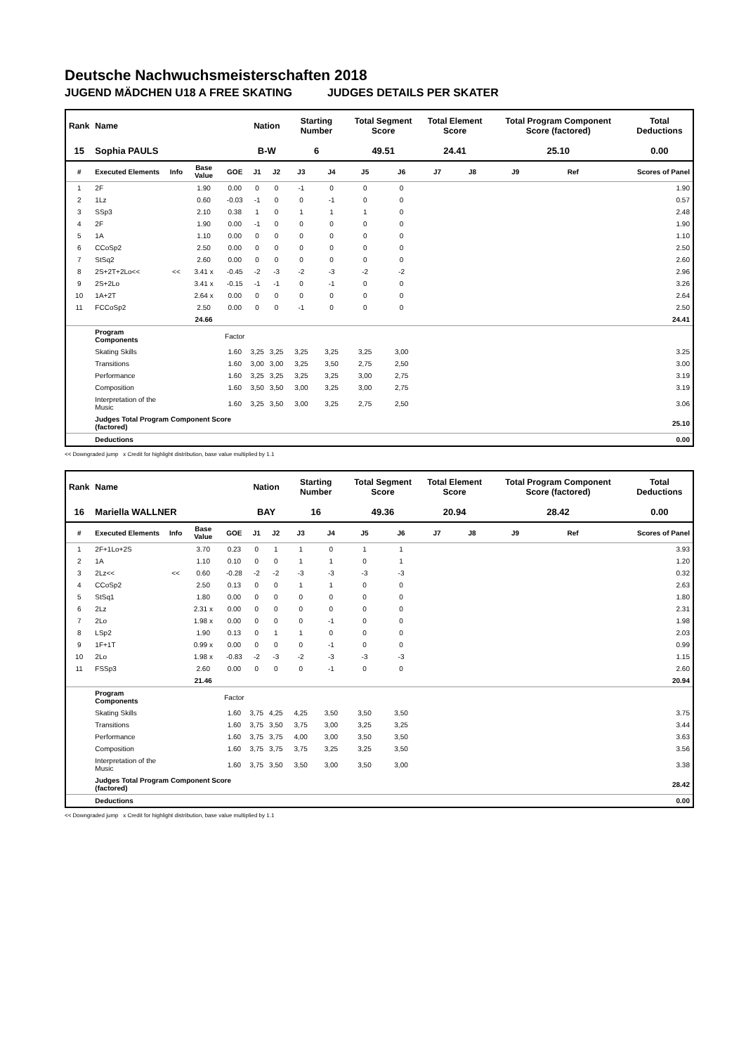Deutsche Nachwuchsmeisterschaften 2018
JUGEND MÄDCHEN U18 A FREE SKATING JUDGES DETAILS PER SKATER
| Rank | Name | | | | Nation | | Starting Number | | Total Segment Score | | Total Element Score | | Total Program Component Score (factored) | | | Total Deductions |
| --- | --- | --- | --- | --- | --- | --- | --- | --- | --- | --- | --- | --- | --- | --- | --- | --- |
| 15 | Sophia PAULS | | | | B-W | | 6 | | 49.51 | | 24.41 | | 25.10 | | | 0.00 |
| # | Executed Elements | Info | Base Value | GOE | J1 | J2 | J3 | J4 | J5 | J6 | J7 | J8 | J9 | Ref | | Scores of Panel |
| 1 | 2F | | 1.90 | 0.00 | 0 | 0 | -1 | 0 | 0 | 0 | | | | | | 1.90 |
| 2 | 1Lz | | 0.60 | -0.03 | -1 | 0 | 0 | -1 | 0 | 0 | | | | | | 0.57 |
| 3 | SSp3 | | 2.10 | 0.38 | 1 | 0 | 1 | 1 | 1 | 0 | | | | | | 2.48 |
| 4 | 2F | | 1.90 | 0.00 | -1 | 0 | 0 | 0 | 0 | 0 | | | | | | 1.90 |
| 5 | 1A | | 1.10 | 0.00 | 0 | 0 | 0 | 0 | 0 | 0 | | | | | | 1.10 |
| 6 | CCoSp2 | | 2.50 | 0.00 | 0 | 0 | 0 | 0 | 0 | 0 | | | | | | 2.50 |
| 7 | StSq2 | | 2.60 | 0.00 | 0 | 0 | 0 | 0 | 0 | 0 | | | | | | 2.60 |
| 8 | 2S+2T+2Lo<< | << | 3.41 x | -0.45 | -2 | -3 | -2 | -3 | -2 | -2 | | | | | | 2.96 |
| 9 | 2S+2Lo | | 3.41 x | -0.15 | -1 | -1 | 0 | -1 | 0 | 0 | | | | | | 3.26 |
| 10 | 1A+2T | | 2.64 x | 0.00 | 0 | 0 | 0 | 0 | 0 | 0 | | | | | | 2.64 |
| 11 | FCCoSp2 | | 2.50 | 0.00 | 0 | 0 | -1 | 0 | 0 | 0 | | | | | | 2.50 |
| | | | 24.66 | | | | | | | | | | | | | 24.41 |
| | Program Components | | | Factor | | | | | | | | | | | | |
| | Skating Skills | | | 1.60 | 3,25 | 3,25 | 3,25 | 3,25 | 3,25 | 3,00 | | | | | | 3.25 |
| | Transitions | | | 1.60 | 3,00 | 3,00 | 3,25 | 3,50 | 2,75 | 2,50 | | | | | | 3.00 |
| | Performance | | | 1.60 | 3,25 | 3,25 | 3,25 | 3,25 | 3,00 | 2,75 | | | | | | 3.19 |
| | Composition | | | 1.60 | 3,50 | 3,50 | 3,00 | 3,25 | 3,00 | 2,75 | | | | | | 3.19 |
| | Interpretation of the Music | | | 1.60 | 3,25 | 3,50 | 3,00 | 3,25 | 2,75 | 2,50 | | | | | | 3.06 |
| | Judges Total Program Component Score (factored) | | | | | | | | | | | | | | | 25.10 |
| | Deductions | | | | | | | | | | | | | | | 0.00 |
<< Downgraded jump x Credit for highlight distribution, base value multiplied by 1.1
| Rank | Name | | | | Nation | | Starting Number | | Total Segment Score | | Total Element Score | | Total Program Component Score (factored) | | | Total Deductions |
| --- | --- | --- | --- | --- | --- | --- | --- | --- | --- | --- | --- | --- | --- | --- | --- | --- |
| 16 | Mariella WALLNER | | | | BAY | | 16 | | 49.36 | | 20.94 | | 28.42 | | | 0.00 |
| # | Executed Elements | Info | Base Value | GOE | J1 | J2 | J3 | J4 | J5 | J6 | J7 | J8 | J9 | Ref | | Scores of Panel |
| 1 | 2F+1Lo+2S | | 3.70 | 0.23 | 0 | 1 | 1 | 0 | 1 | 1 | | | | | | 3.93 |
| 2 | 1A | | 1.10 | 0.10 | 0 | 0 | 1 | 1 | 0 | 1 | | | | | | 1.20 |
| 3 | 2Lz<< | << | 0.60 | -0.28 | -2 | -2 | -3 | -3 | -3 | -3 | | | | | | 0.32 |
| 4 | CCoSp2 | | 2.50 | 0.13 | 0 | 0 | 1 | 1 | 0 | 0 | | | | | | 2.63 |
| 5 | StSq1 | | 1.80 | 0.00 | 0 | 0 | 0 | 0 | 0 | 0 | | | | | | 1.80 |
| 6 | 2Lz | | 2.31 x | 0.00 | 0 | 0 | 0 | 0 | 0 | 0 | | | | | | 2.31 |
| 7 | 2Lo | | 1.98 x | 0.00 | 0 | 0 | 0 | -1 | 0 | 0 | | | | | | 1.98 |
| 8 | LSp2 | | 1.90 | 0.13 | 0 | 1 | 1 | 0 | 0 | 0 | | | | | | 2.03 |
| 9 | 1F+1T | | 0.99 x | 0.00 | 0 | 0 | 0 | -1 | 0 | 0 | | | | | | 0.99 |
| 10 | 2Lo | | 1.98 x | -0.83 | -2 | -3 | -2 | -3 | -3 | -3 | | | | | | 1.15 |
| 11 | FSSp3 | | 2.60 | 0.00 | 0 | 0 | 0 | -1 | 0 | 0 | | | | | | 2.60 |
| | | | 21.46 | | | | | | | | | | | | | 20.94 |
| | Program Components | | | Factor | | | | | | | | | | | | |
| | Skating Skills | | | 1.60 | 3,75 | 4,25 | 4,25 | 3,50 | 3,50 | 3,50 | | | | | | 3.75 |
| | Transitions | | | 1.60 | 3,75 | 3,50 | 3,75 | 3,00 | 3,25 | 3,25 | | | | | | 3.44 |
| | Performance | | | 1.60 | 3,75 | 3,75 | 4,00 | 3,00 | 3,50 | 3,50 | | | | | | 3.63 |
| | Composition | | | 1.60 | 3,75 | 3,75 | 3,75 | 3,25 | 3,25 | 3,50 | | | | | | 3.56 |
| | Interpretation of the Music | | | 1.60 | 3,75 | 3,50 | 3,50 | 3,00 | 3,50 | 3,00 | | | | | | 3.38 |
| | Judges Total Program Component Score (factored) | | | | | | | | | | | | | | | 28.42 |
| | Deductions | | | | | | | | | | | | | | | 0.00 |
<< Downgraded jump x Credit for highlight distribution, base value multiplied by 1.1